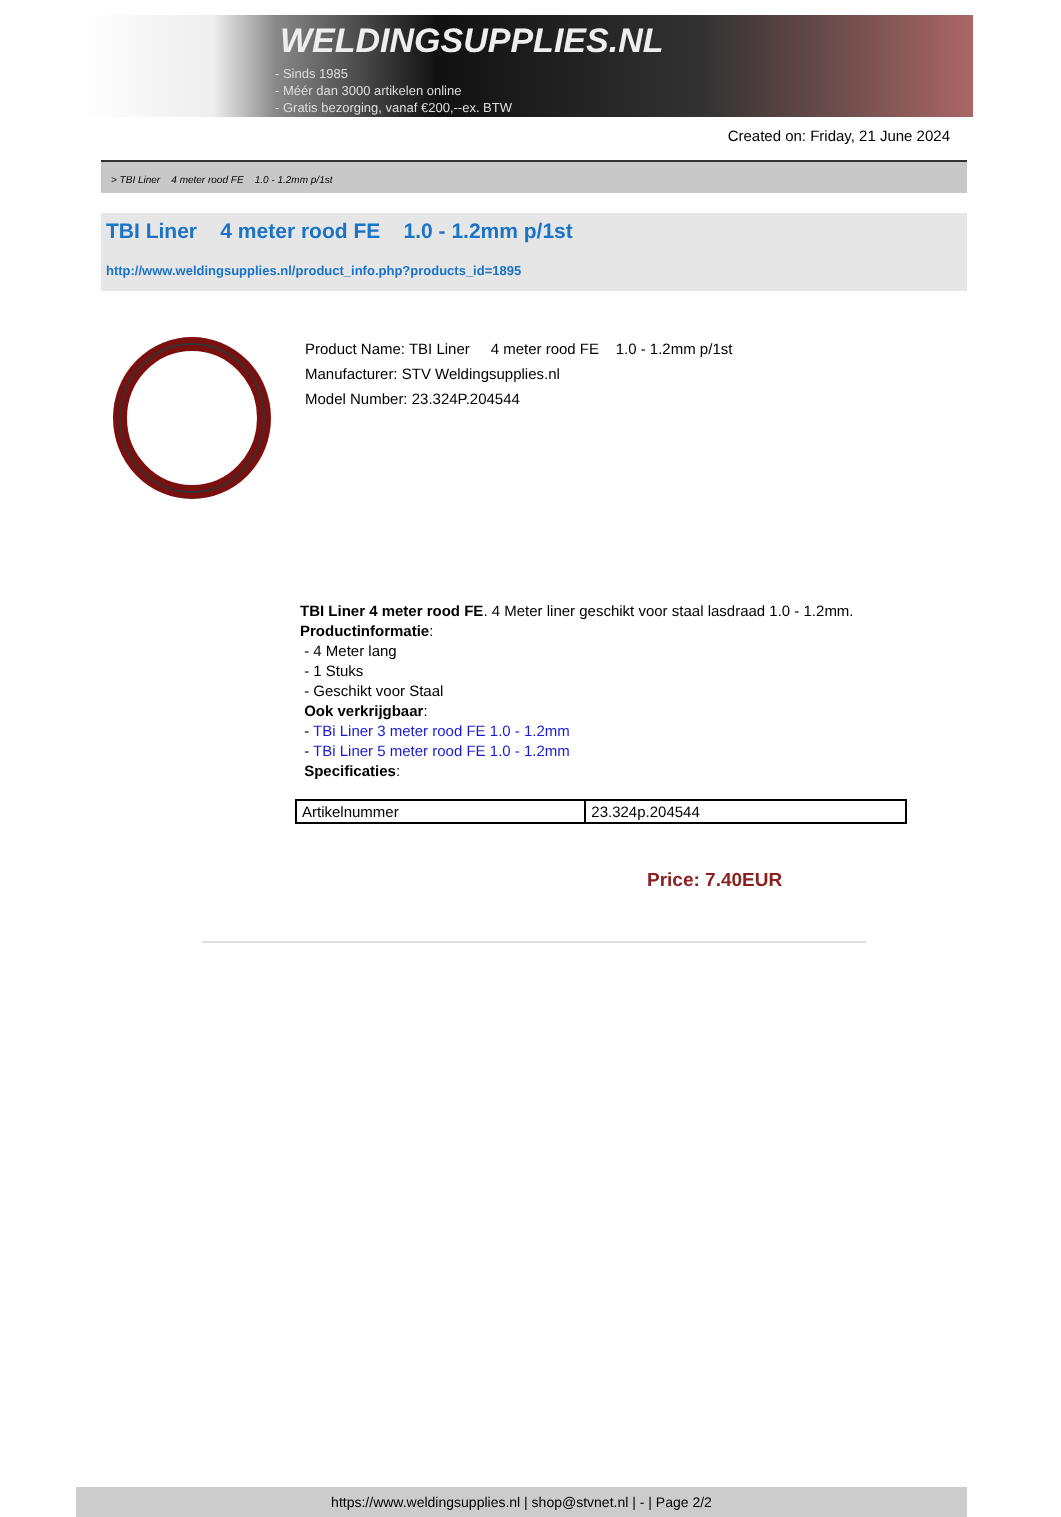WELDINGSUPPLIES.NL
- Sinds 1985
- Méér dan 3000 artikelen online
- Gratis bezorging, vanaf €200,--ex. BTW
Created on: Friday, 21 June 2024
> TBI Liner 4 meter rood FE 1.0 - 1.2mm p/1st
TBI Liner 4 meter rood FE 1.0 - 1.2mm p/1st
http://www.weldingsupplies.nl/product_info.php?products_id=1895
Product Name: TBI Liner 4 meter rood FE 1.0 - 1.2mm p/1st
Manufacturer: STV Weldingsupplies.nl
Model Number: 23.324P.204544
TBI Liner 4 meter rood FE. 4 Meter liner geschikt voor staal lasdraad 1.0 - 1.2mm.
Productinformatie:
- 4 Meter lang
- 1 Stuks
- Geschikt voor Staal
Ook verkrijgbaar:
- TBi Liner 3 meter rood FE 1.0 - 1.2mm
- TBi Liner 5 meter rood FE 1.0 - 1.2mm
Specificaties:
| Artikelnummer | 23.324p.204544 |
Price: 7.40EUR
https://www.weldingsupplies.nl | shop@stvnet.nl | - | Page 2/2